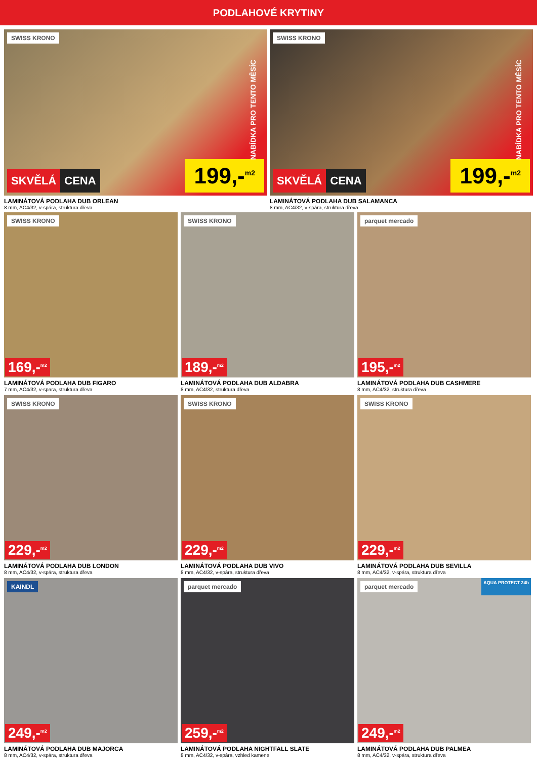PODLAHOVÉ KRYTINY
SWISS KRONO
NABÍDKA PRO TENTO MĚSÍC
SKVĚLÁ CENA
199,-<sup>m2</sup>
LAMINÁTOVÁ PODLAHA DUB ORLEAN
8 mm, AC4/32, v-spára, struktura dřeva
SWISS KRONO
NABÍDKA PRO TENTO MĚSÍC
SKVĚLÁ CENA
199,-<sup>m2</sup>
LAMINÁTOVÁ PODLAHA DUB SALAMANCA
8 mm, AC4/32, v-spára, struktura dřeva
SWISS KRONO
169,-<sup>m2</sup>
LAMINÁTOVÁ PODLAHA DUB FIGARO
7 mm, AC4/32, v-spara, struktura dřeva
SWISS KRONO
189,-<sup>m2</sup>
LAMINÁTOVÁ PODLAHA DUB ALDABRA
8 mm, AC4/32, struktura dřeva
parquet mercado
195,-<sup>m2</sup>
LAMINÁTOVÁ PODLAHA DUB CASHMERE
8 mm, AC4/32, struktura dřeva
SWISS KRONO
229,-<sup>m2</sup>
LAMINÁTOVÁ PODLAHA DUB LONDON
8 mm, AC4/32, v-spára, struktura dřeva
SWISS KRONO
229,-<sup>m2</sup>
LAMINÁTOVÁ PODLAHA DUB VIVO
8 mm, AC4/32, v-spára, struktura dřeva
SWISS KRONO
229,-<sup>m2</sup>
LAMINÁTOVÁ PODLAHA DUB SEVILLA
8 mm, AC4/32, v-spára, struktura dřeva
KAINDL
249,-<sup>m2</sup>
LAMINÁTOVÁ PODLAHA DUB MAJORCA
8 mm, AC4/32, v-spára, struktura dřeva
parquet mercado
259,-<sup>m2</sup>
LAMINÁTOVÁ PODLAHA NIGHTFALL SLATE
8 mm, AC4/32, v-spára, vzhled kamene
parquet mercado
AQUA PROTECT 24h
249,-<sup>m2</sup>
LAMINÁTOVÁ PODLAHA DUB PALMEA
8 mm, AC4/32, v-spára, struktura dřeva